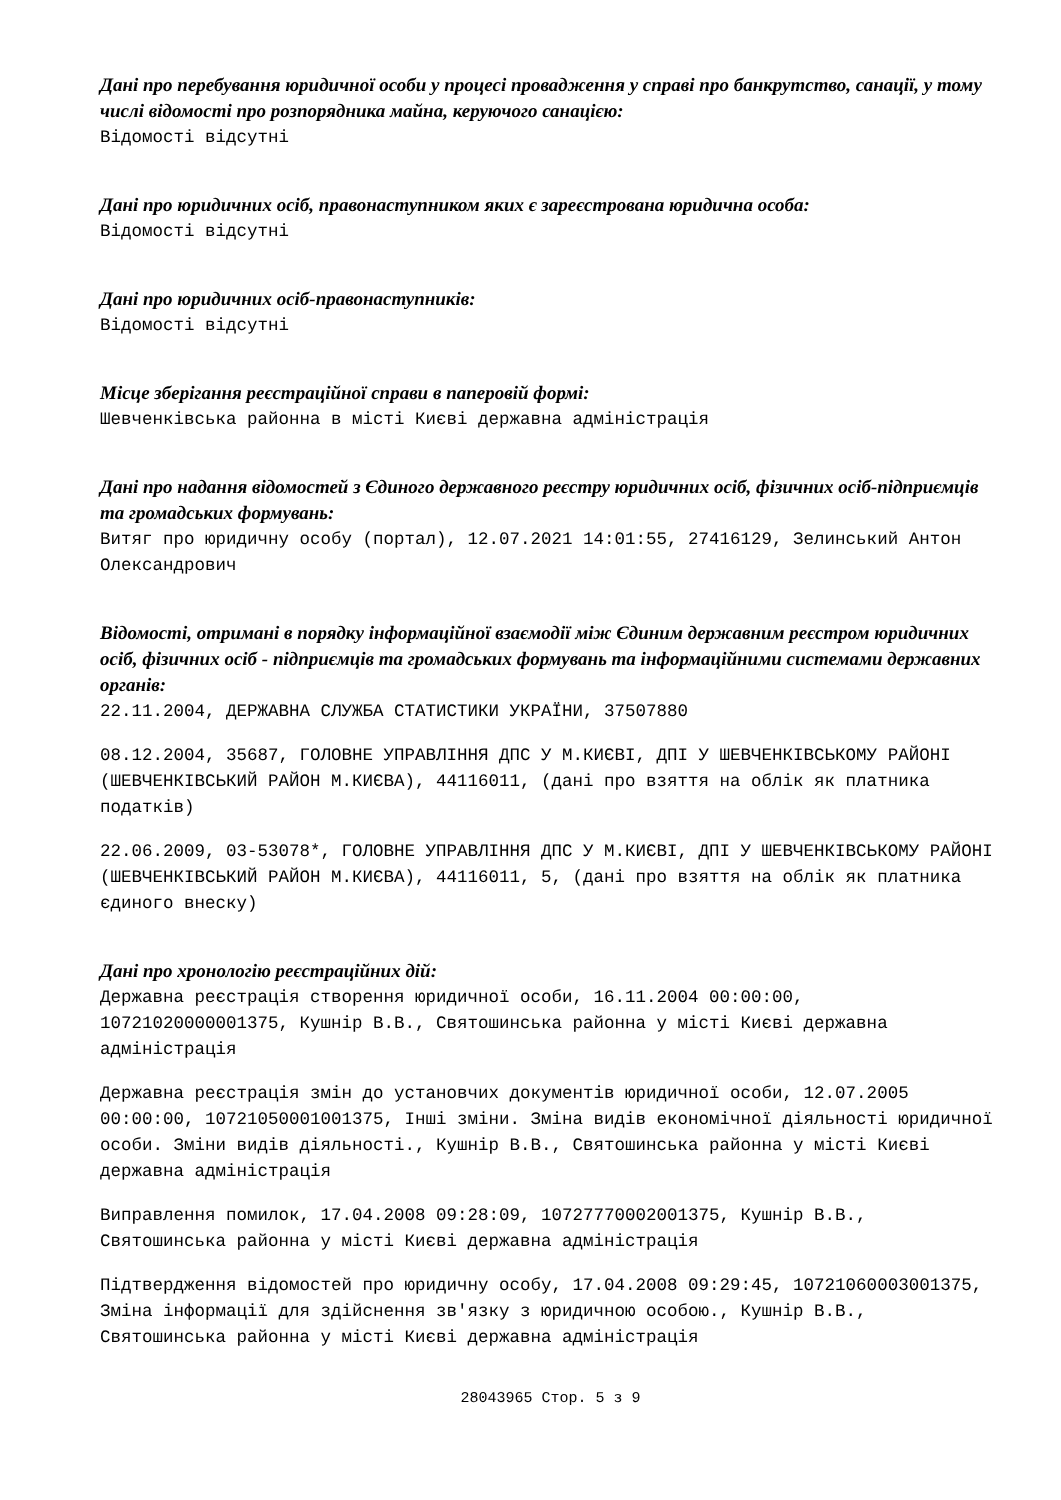Дані про перебування юридичної особи у процесі провадження у справі про банкрутство, санації, у тому числі відомості про розпорядника майна, керуючого санацією:
Відомості відсутні
Дані про юридичних осіб, правонаступником яких є зареєстрована юридична особа:
Відомості відсутні
Дані про юридичних осіб-правонаступників:
Відомості відсутні
Місце зберігання реєстраційної справи в паперовій формі:
Шевченківська районна в місті Києві державна адміністрація
Дані про надання відомостей з Єдиного державного реєстру юридичних осіб, фізичних осіб-підприємців та громадських формувань:
Витяг про юридичну особу (портал), 12.07.2021 14:01:55, 27416129, Зелинський Антон Олександрович
Відомості, отримані в порядку інформаційної взаємодії між Єдиним державним реєстром юридичних осіб, фізичних осіб - підприємців та громадських формувань та інформаційними системами державних органів:
22.11.2004, ДЕРЖАВНА СЛУЖБА СТАТИСТИКИ УКРАЇНИ, 37507880
08.12.2004, 35687, ГОЛОВНЕ УПРАВЛІННЯ ДПС У М.КИЄВІ, ДПІ У ШЕВЧЕНКІВСЬКОМУ РАЙОНІ (ШЕВЧЕНКІВСЬКИЙ РАЙОН М.КИЄВА), 44116011, (дані про взяття на облік як платника податків)
22.06.2009, 03-53078*, ГОЛОВНЕ УПРАВЛІННЯ ДПС У М.КИЄВІ, ДПІ У ШЕВЧЕНКІВСЬКОМУ РАЙОНІ (ШЕВЧЕНКІВСЬКИЙ РАЙОН М.КИЄВА), 44116011, 5, (дані про взяття на облік як платника єдиного внеску)
Дані про хронологію реєстраційних дій:
Державна реєстрація створення юридичної особи, 16.11.2004 00:00:00, 10721020000001375, Кушнір В.В., Святошинська районна у місті Києві державна адміністрація
Державна реєстрація змін до установчих документів юридичної особи, 12.07.2005 00:00:00, 10721050001001375, Інші зміни. Зміна видів економічної діяльності юридичної особи. Зміни видів діяльності., Кушнір В.В., Святошинська районна у місті Києві державна адміністрація
Виправлення помилок, 17.04.2008 09:28:09, 10727770002001375, Кушнір В.В., Святошинська районна у місті Києві державна адміністрація
Підтвердження відомостей про юридичну особу, 17.04.2008 09:29:45, 10721060003001375, Зміна інформації для здійснення зв'язку з юридичною особою., Кушнір В.В., Святошинська районна у місті Києві державна адміністрація
28043965 Стор. 5 з 9